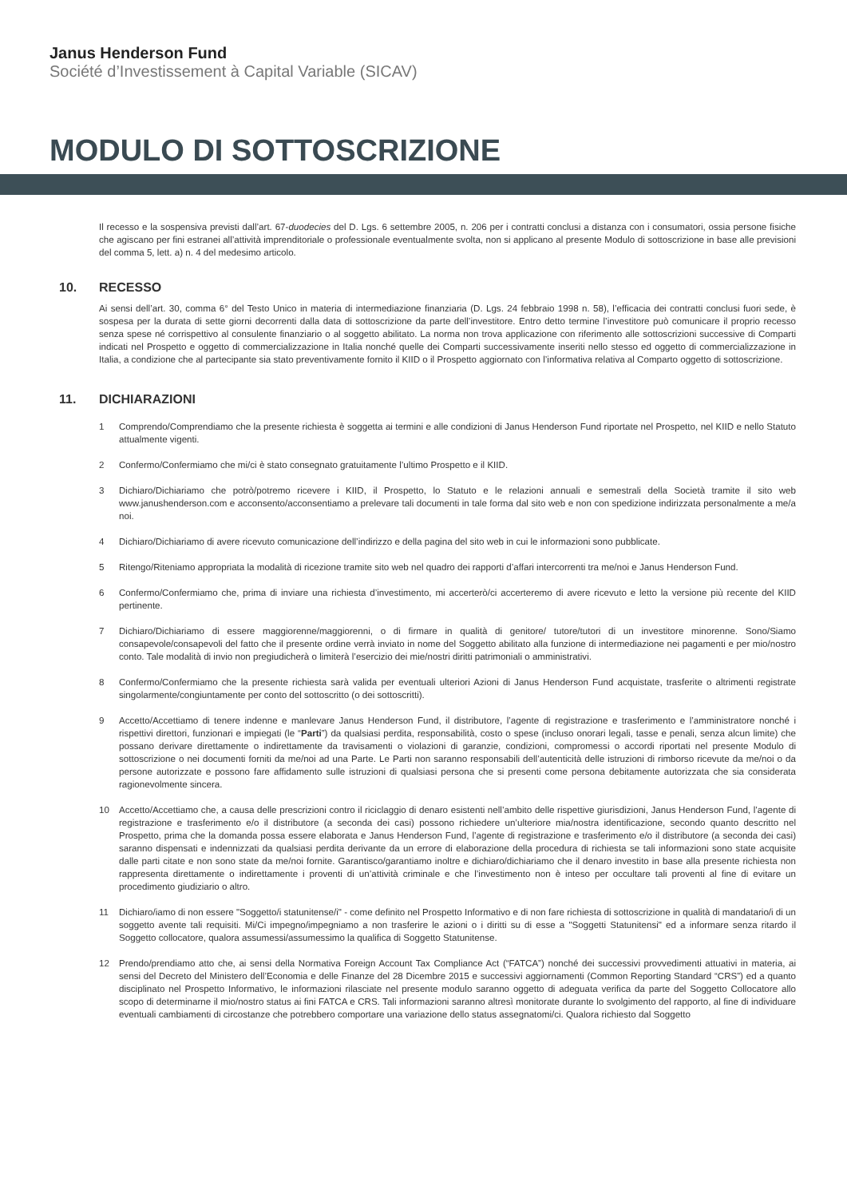Janus Henderson Fund
Société d’Investissement à Capital Variable (SICAV)
MODULO DI SOTTOSCRIZIONE
Il recesso e la sospensiva previsti dall’art. 67-duodecies del D. Lgs. 6 settembre 2005, n. 206 per i contratti conclusi a distanza con i consumatori, ossia persone fisiche che agiscano per fini estranei all’attività imprenditoriale o professionale eventualmente svolta, non si applicano al presente Modulo di sottoscrizione in base alle previsioni del comma 5, lett. a) n. 4 del medesimo articolo.
10. RECESSO
Ai sensi dell’art. 30, comma 6° del Testo Unico in materia di intermediazione finanziaria (D. Lgs. 24 febbraio 1998 n. 58), l’efficacia dei contratti conclusi fuori sede, è sospesa per la durata di sette giorni decorrenti dalla data di sottoscrizione da parte dell’investitore. Entro detto termine l’investitore può comunicare il proprio recesso senza spese né corrispettivo al consulente finanziario o al soggetto abilitato. La norma non trova applicazione con riferimento alle sottoscrizioni successive di Comparti indicati nel Prospetto e oggetto di commercializzazione in Italia nonché quelle dei Comparti successivamente inseriti nello stesso ed oggetto di commercializzazione in Italia, a condizione che al partecipante sia stato preventivamente fornito il KIID o il Prospetto aggiornato con l’informativa relativa al Comparto oggetto di sottoscrizione.
11. DICHIARAZIONI
1 Comprendo/Comprendiamo che la presente richiesta è soggetta ai termini e alle condizioni di Janus Henderson Fund riportate nel Prospetto, nel KIID e nello Statuto attualmente vigenti.
2 Confermo/Confermiamo che mi/ci è stato consegnato gratuitamente l’ultimo Prospetto e il KIID.
3 Dichiaro/Dichiariamo che potrò/potremo ricevere i KIID, il Prospetto, lo Statuto e le relazioni annuali e semestrali della Società tramite il sito web www.janushenderson.com e acconsento/acconsentiamo a prelevare tali documenti in tale forma dal sito web e non con spedizione indirizzata personalmente a me/a noi.
4 Dichiaro/Dichiariamo di avere ricevuto comunicazione dell’indirizzo e della pagina del sito web in cui le informazioni sono pubblicate.
5 Ritengo/Riteniamo appropriata la modalità di ricezione tramite sito web nel quadro dei rapporti d’affari intercorrenti tra me/noi e Janus Henderson Fund.
6 Confermo/Confermiamo che, prima di inviare una richiesta d’investimento, mi accerterò/ci accerteremo di avere ricevuto e letto la versione più recente del KIID pertinente.
7 Dichiaro/Dichiariamo di essere maggiorenne/maggiorenni, o di firmare in qualità di genitore/ tutore/tutori di un investitore minorenne. Sono/Siamo consapevole/consapevoli del fatto che il presente ordine verrà inviato in nome del Soggetto abilitato alla funzione di intermediazione nei pagamenti e per mio/nostro conto. Tale modalità di invio non pregiudicherà o limiterà l’esercizio dei mie/nostri diritti patrimoniali o amministrativi.
8 Confermo/Confermiamo che la presente richiesta sarà valida per eventuali ulteriori Azioni di Janus Henderson Fund acquistate, trasferite o altrimenti registrate singolarmente/congiuntamente per conto del sottoscritto (o dei sottoscritti).
9 Accetto/Accettiamo di tenere indenne e manlevare Janus Henderson Fund, il distributore, l’agente di registrazione e trasferimento e l’amministratore nonché i rispettivi direttori, funzionari e impiegati (le “Parti”) da qualsiasi perdita, responsabilità, costo o spese (incluso onorari legali, tasse e penali, senza alcun limite) che possano derivare direttamente o indirettamente da travisamenti o violazioni di garanzie, condizioni, compromessi o accordi riportati nel presente Modulo di sottoscrizione o nei documenti forniti da me/noi ad una Parte. Le Parti non saranno responsabili dell’autenticità delle istruzioni di rimborso ricevute da me/noi o da persone autorizzate e possono fare affidamento sulle istruzioni di qualsiasi persona che si presenti come persona debitamente autorizzata che sia considerata ragionevolmente sincera.
10 Accetto/Accettiamo che, a causa delle prescrizioni contro il riciclaggio di denaro esistenti nell’ambito delle rispettive giurisdizioni, Janus Henderson Fund, l’agente di registrazione e trasferimento e/o il distributore (a seconda dei casi) possono richiedere un’ulteriore mia/nostra identificazione, secondo quanto descritto nel Prospetto, prima che la domanda possa essere elaborata e Janus Henderson Fund, l’agente di registrazione e trasferimento e/o il distributore (a seconda dei casi) saranno dispensati e indennizzati da qualsiasi perdita derivante da un errore di elaborazione della procedura di richiesta se tali informazioni sono state acquisite dalle parti citate e non sono state da me/noi fornite. Garantisco/garantiamo inoltre e dichiaro/dichiariamo che il denaro investito in base alla presente richiesta non rappresenta direttamente o indirettamente i proventi di un’attività criminale e che l’investimento non è inteso per occultare tali proventi al fine di evitare un procedimento giudiziario o altro.
11 Dichiaro/iamo di non essere "Soggetto/i statunitense/i" - come definito nel Prospetto Informativo e di non fare richiesta di sottoscrizione in qualità di mandatario/i di un soggetto avente tali requisiti. Mi/Ci impegno/impegniamo a non trasferire le azioni o i diritti su di esse a "Soggetti Statunitensi" ed a informare senza ritardo il Soggetto collocatore, qualora assumessi/assumessimo la qualifica di Soggetto Statunitense.
12 Prendo/prendiamo atto che, ai sensi della Normativa Foreign Account Tax Compliance Act (“FATCA”) nonché dei successivi provvedimenti attuativi in materia, ai sensi del Decreto del Ministero dell’Economia e delle Finanze del 28 Dicembre 2015 e successivi aggiornamenti (Common Reporting Standard “CRS”) ed a quanto disciplinato nel Prospetto Informativo, le informazioni rilasciate nel presente modulo saranno oggetto di adeguata verifica da parte del Soggetto Collocatore allo scopo di determinarne il mio/nostro status ai fini FATCA e CRS. Tali informazioni saranno altresì monitorate durante lo svolgimento del rapporto, al fine di individuare eventuali cambiamenti di circostanze che potrebbero comportare una variazione dello status assegnatomi/ci. Qualora richiesto dal Soggetto